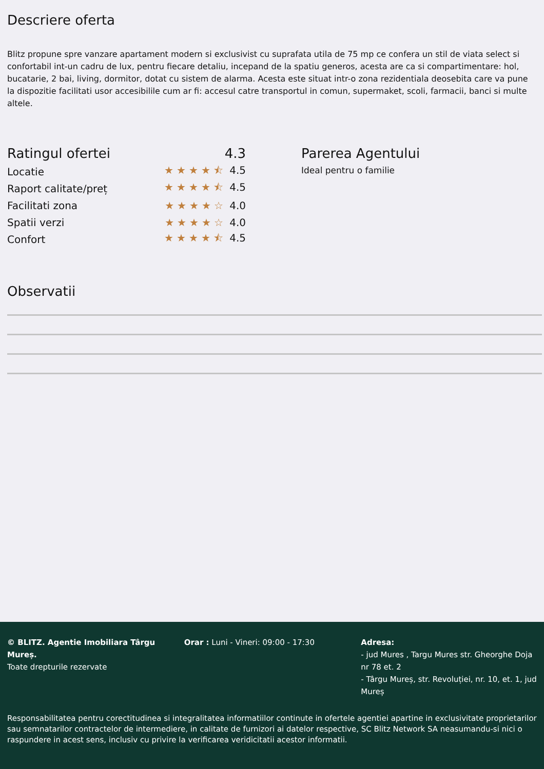Descriere oferta
Blitz propune spre vanzare apartament modern si exclusivist cu suprafata utila de 75 mp ce confera un stil de viata select si confortabil int-un cadru de lux, pentru fiecare detaliu, incepand de la spatiu generos, acesta are ca si compartimentare: hol, bucatarie, 2 bai, living, dormitor, dotat cu sistem de alarma. Acesta este situat intr-o zona rezidentiala deosebita care va pune la dispozitie facilitati usor accesibilile cum ar fi: accesul catre transportul in comun, supermaket, scoli, farmacii, banci si multe altele.
Ratingul ofertei 4.3
Locatie ★★★★⯪ 4.5
Raport calitate/preț ★★★★⯪ 4.5
Facilitati zona ★★★★☆ 4.0
Spatii verzi ★★★★☆ 4.0
Confort ★★★★⯪ 4.5
Parerea Agentului
Ideal pentru o familie
Observatii
© BLITZ. Agentie Imobiliara Târgu Mureș.
Toate drepturile rezervate
Orar : Luni - Vineri: 09:00 - 17:30 Adresa:
- jud Mures , Targu Mures str. Gheorghe Doja nr 78 et. 2
- Târgu Mureș, str. Revoluției, nr. 10, et. 1, jud Mureș
Responsabilitatea pentru corectitudinea si integralitatea informatiilor continute in ofertele agentiei apartine in exclusivitate proprietarilor sau semnatarilor contractelor de intermediere, in calitate de furnizori ai datelor respective, SC Blitz Network SA neasumandu-si nici o raspundere in acest sens, inclusiv cu privire la verificarea veridicitatii acestor informatii.